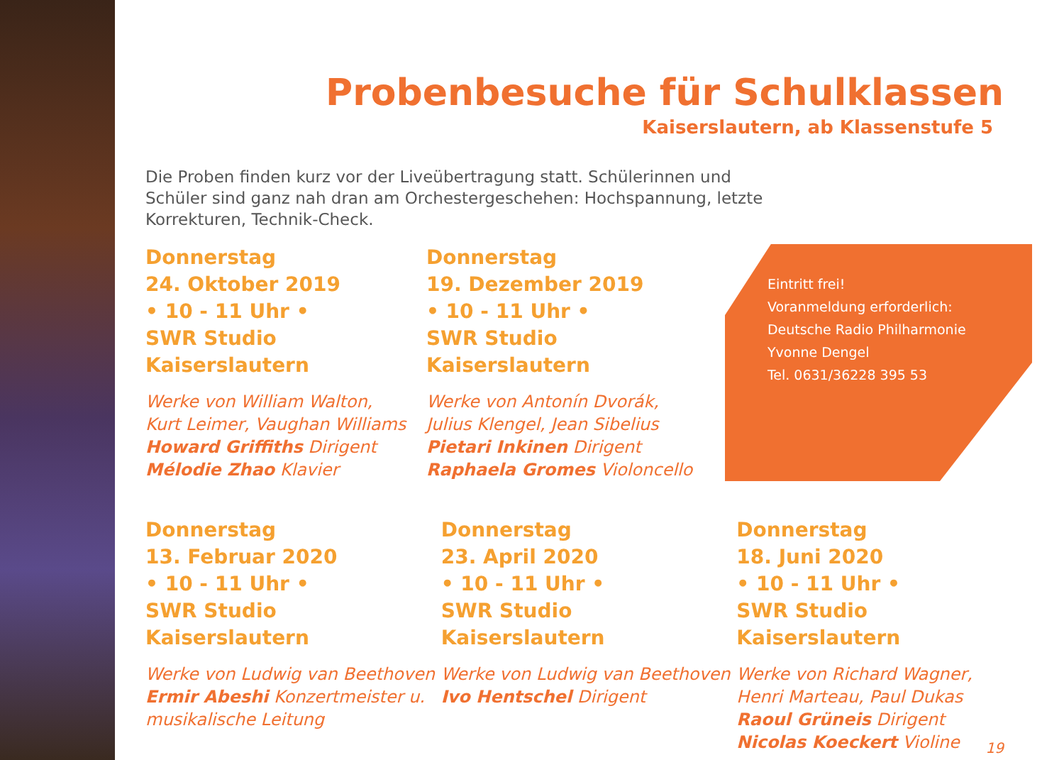Probenbesuche für Schulklassen
Kaiserslautern, ab Klassenstufe 5
Die Proben finden kurz vor der Liveübertragung statt. Schülerinnen und Schüler sind ganz nah dran am Orchestergeschehen: Hochspannung, letzte Korrekturen, Technik-Check.
Donnerstag
24. Oktober 2019
• 10 - 11 Uhr •
SWR Studio Kaiserslautern
Werke von William Walton,
Kurt Leimer, Vaughan Williams
Howard Griffiths Dirigent
Mélodie Zhao Klavier
Donnerstag
19. Dezember 2019
• 10 - 11 Uhr •
SWR Studio Kaiserslautern
Werke von Antonín Dvorák,
Julius Klengel, Jean Sibelius
Pietari Inkinen Dirigent
Raphaela Gromes Violoncello
Eintritt frei!
Voranmeldung erforderlich:
Deutsche Radio Philharmonie
Yvonne Dengel
Tel. 0631/36228 395 53
Donnerstag
13. Februar 2020
• 10 - 11 Uhr •
SWR Studio Kaiserslautern
Werke von Ludwig van Beethoven
Ermir Abeshi Konzertmeister u. musikalische Leitung
Donnerstag
23. April 2020
• 10 - 11 Uhr •
SWR Studio Kaiserslautern
Werke von Ludwig van Beethoven
Ivo Hentschel Dirigent
Donnerstag
18. Juni 2020
• 10 - 11 Uhr •
SWR Studio Kaiserslautern
Werke von Richard Wagner,
Henri Marteau, Paul Dukas
Raoul Grüneis Dirigent
Nicolas Koeckert Violine
19